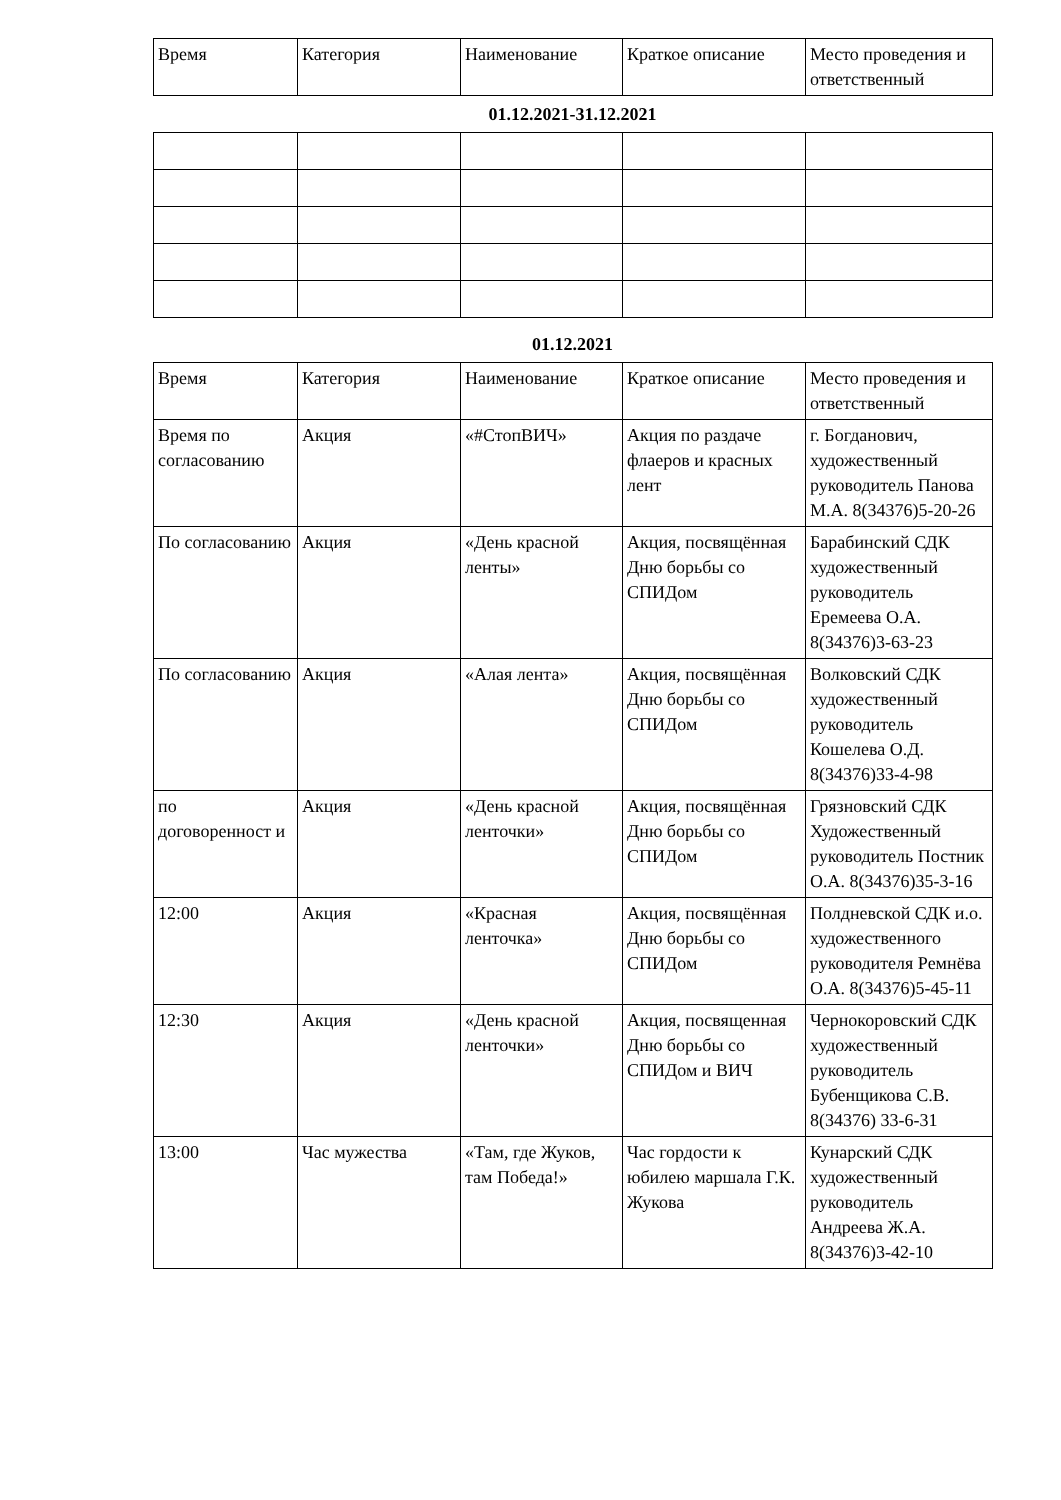| Время | Категория | Наименование | Краткое описание | Место проведения и ответственный |
01.12.2021-31.12.2021
01.12.2021
| Время | Категория | Наименование | Краткое описание | Место проведения и ответственный |
| Время по согласованию | Акция | «#СтопВИЧ» | Акция по раздаче флаеров и красных лент | г. Богданович, художественный руководитель Панова М.А. 8(34376)5-20-26 |
| По согласованию | Акция | «День красной ленты» | Акция, посвящённая Дню борьбы со СПИДом | Барабинский СДК художественный руководитель Еремеева О.А. 8(34376)3-63-23 |
| По согласованию | Акция | «Алая лента» | Акция, посвящённая Дню борьбы со СПИДом | Волковский СДК художественный руководитель Кошелева О.Д. 8(34376)33-4-98 |
| по договоренност и | Акция | «День красной ленточки» | Акция, посвящённая Дню борьбы со СПИДом | Грязновский СДК Художественный руководитель Постник О.А. 8(34376)35-3-16 |
| 12:00 | Акция | «Красная ленточка» | Акция, посвящённая Дню борьбы со СПИДом | Полдневской СДК и.о. художественного руководителя Ремнёва О.А. 8(34376)5-45-11 |
| 12:30 | Акция | «День красной ленточки» | Акция, посвященная Дню борьбы со СПИДом и ВИЧ | Чернокоровский СДК художественный руководитель Бубенщикова С.В. 8(34376) 33-6-31 |
| 13:00 | Час мужества | «Там, где Жуков, там Победа!» | Час гордости к юбилею маршала Г.К. Жукова | Кунарский СДК художественный руководитель Андреева Ж.А. 8(34376)3-42-10 |